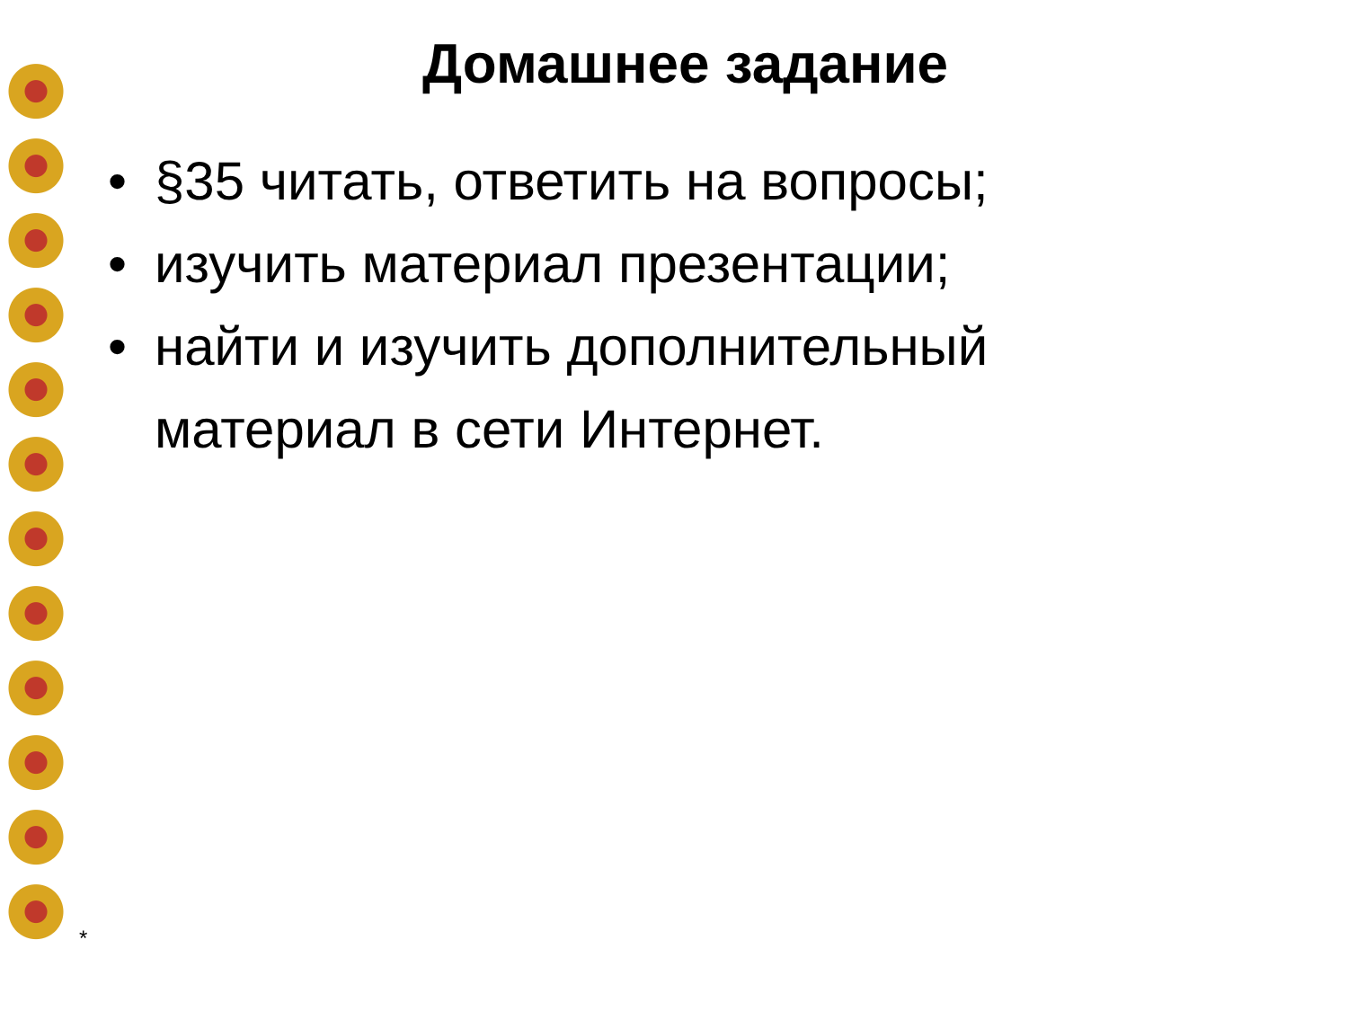Домашнее задание
• §35 читать, ответить на вопросы;
• изучить материал презентации;
• найти и изучить дополнительный материал в сети Интернет.
*